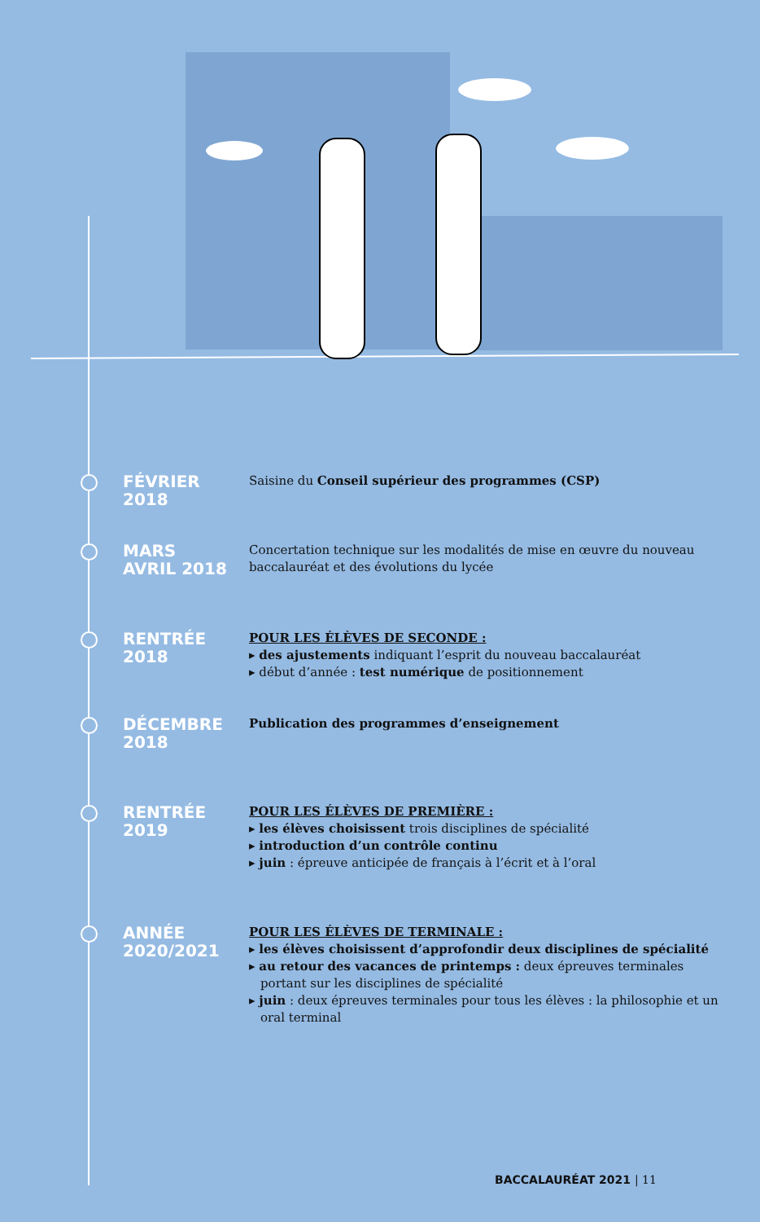FÉVRIER
2018
Saisine du Conseil supérieur des programmes (CSP)
MARS
AVRIL 2018
Concertation technique sur les modalités de mise en œuvre du nouveau baccalauréat et des évolutions du lycée
RENTRÉE
2018
POUR LES ÉLÈVES DE SECONDE :
▸ des ajustements indiquant l’esprit du nouveau baccalauréat
▸ début d’année : test numérique de positionnement
DÉCEMBRE
2018
Publication des programmes d’enseignement
RENTRÉE
2019
POUR LES ÉLÈVES DE PREMIÈRE :
▸ les élèves choisissent trois disciplines de spécialité
▸ introduction d’un contrôle continu
▸ juin : épreuve anticipée de français à l’écrit et à l’oral
ANNÉE
2020/2021
POUR LES ÉLÈVES DE TERMINALE :
▸ les élèves choisissent d’approfondir deux disciplines de spécialité
▸ au retour des vacances de printemps : deux épreuves terminales portant sur les disciplines de spécialité
▸ juin : deux épreuves terminales pour tous les élèves : la philosophie et un oral terminal
BACCALAURÉAT 2021 | 11